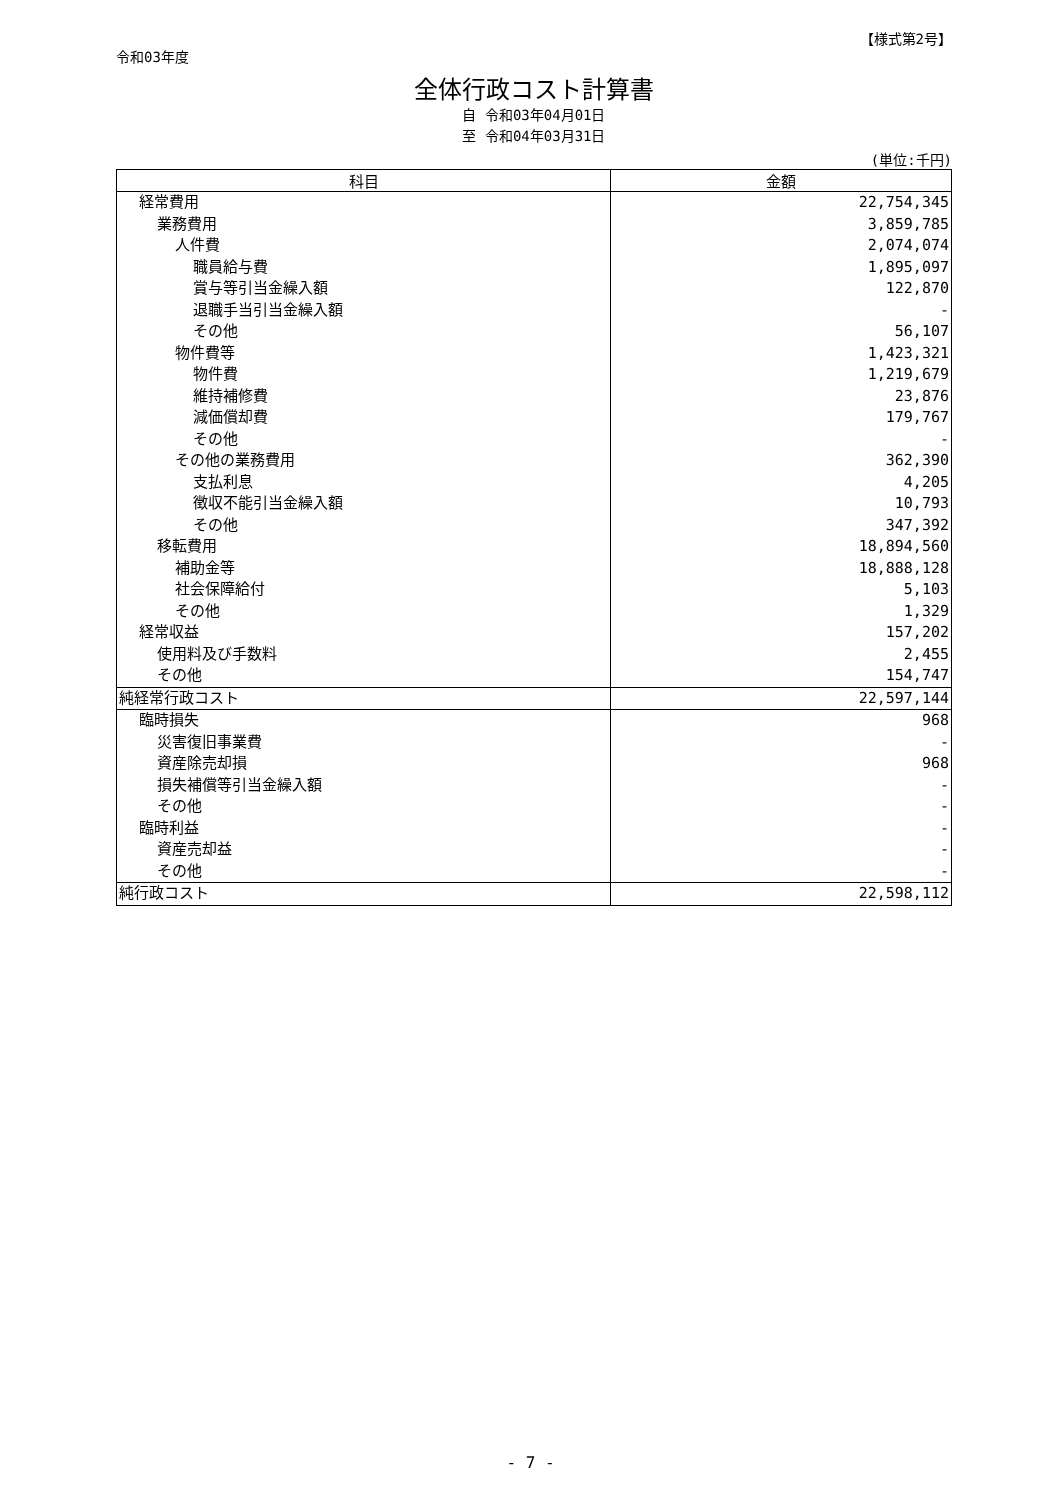【様式第2号】
令和03年度
全体行政コスト計算書
自 令和03年04月01日
至 令和04年03月31日
(単位:千円)
| 科目 | 金額 |
| --- | --- |
| 経常費用 | 22,754,345 |
| 業務費用 | 3,859,785 |
| 人件費 | 2,074,074 |
| 職員給与費 | 1,895,097 |
| 賞与等引当金繰入額 | 122,870 |
| 退職手当引当金繰入額 | - |
| その他 | 56,107 |
| 物件費等 | 1,423,321 |
| 物件費 | 1,219,679 |
| 維持補修費 | 23,876 |
| 減価償却費 | 179,767 |
| その他 | - |
| その他の業務費用 | 362,390 |
| 支払利息 | 4,205 |
| 徴収不能引当金繰入額 | 10,793 |
| その他 | 347,392 |
| 移転費用 | 18,894,560 |
| 補助金等 | 18,888,128 |
| 社会保障給付 | 5,103 |
| その他 | 1,329 |
| 経常収益 | 157,202 |
| 使用料及び手数料 | 2,455 |
| その他 | 154,747 |
| 純経常行政コスト | 22,597,144 |
| 臨時損失 | 968 |
| 災害復旧事業費 | - |
| 資産除売却損 | 968 |
| 損失補償等引当金繰入額 | - |
| その他 | - |
| 臨時利益 | - |
| 資産売却益 | - |
| その他 | - |
| 純行政コスト | 22,598,112 |
- 7 -